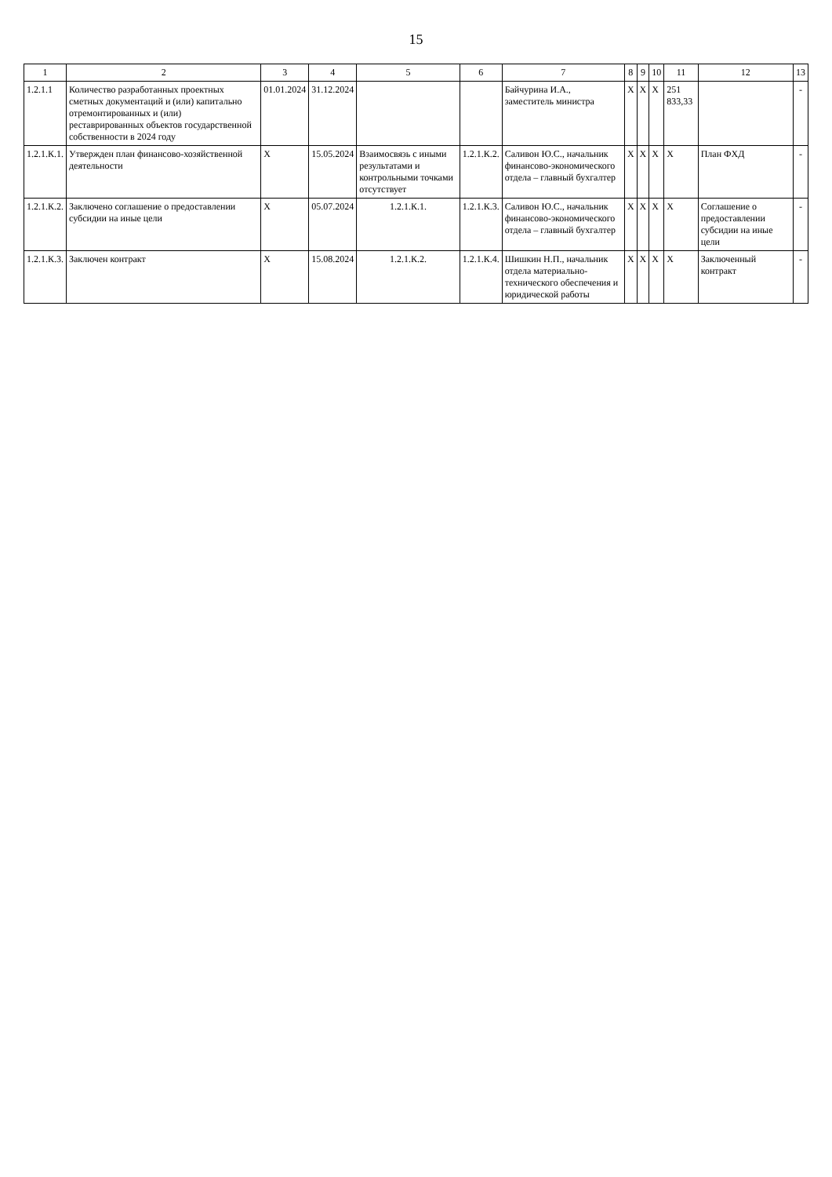15
| 1 | 2 | 3 | 4 | 5 | 6 | 7 | 8 | 9 | 10 | 11 | 12 | 13 |
| --- | --- | --- | --- | --- | --- | --- | --- | --- | --- | --- | --- | --- |
| 1.2.1.1 | Количество разработанных проектных сметных документаций и (или) капитально отремонтированных и (или) реставрированных объектов государственной собственности в 2024 году | 01.01.2024 | 31.12.2024 | | | Байчурина И.А., заместитель министра | Х | Х | Х | 251 833,33 | | - |
| 1.2.1.К.1. | Утвержден план финансово-хозяйственной деятельности | Х | 15.05.2024 | Взаимосвязь с иными результатами и контрольными точками отсутствует | 1.2.1.К.2. | Саливон Ю.С., начальник финансово-экономического отдела – главный бухгалтер | Х | Х | Х | Х | План ФХД | - |
| 1.2.1.К.2. | Заключено соглашение о предоставлении субсидии на иные цели | Х | 05.07.2024 | 1.2.1.К.1. | 1.2.1.К.3. | Саливон Ю.С., начальник финансово-экономического отдела – главный бухгалтер | Х | Х | Х | Х | Соглашение о предоставлении субсидии на иные цели | - |
| 1.2.1.К.3. | Заключен контракт | Х | 15.08.2024 | 1.2.1.К.2. | 1.2.1.К.4. | Шишкин Н.П., начальник отдела материально-технического обеспечения и юридической работы | Х | Х | Х | Х | Заключенный контракт | - |